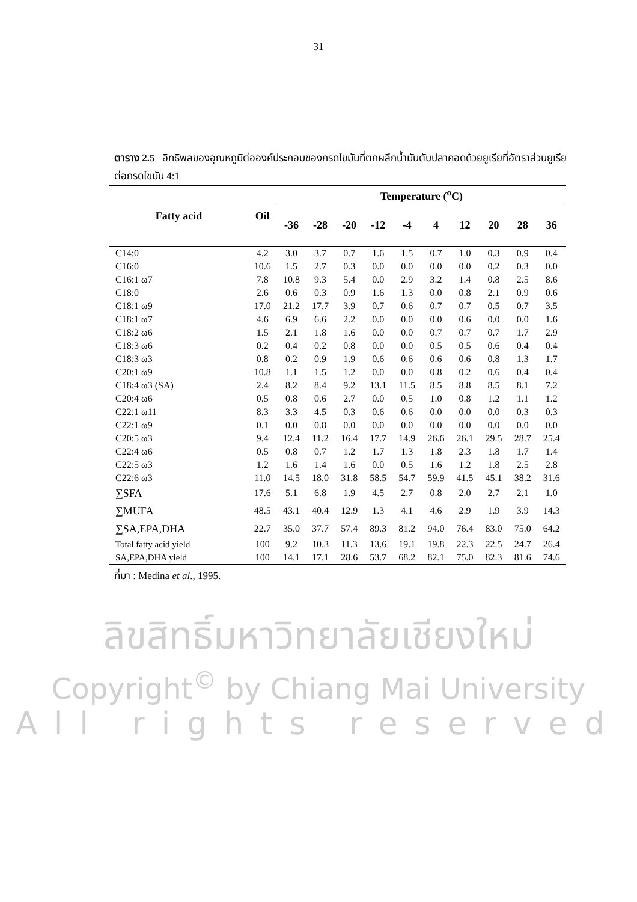31
ตาราง 2.5 อิทธิพลของอุณหภูมิต่อองค์ประกอบของกรดไขมันที่ตกผลึกน้ำมันตับปลาคอดด้วยยูเรียที่อัตราส่วนยูเรียต่อกรดไขมัน 4:1
| Fatty acid | Oil | Temperature (<sup>o</sup>C) | | | | | | | | | |
| --- | --- | --- | --- | --- | --- | --- | --- | --- | --- | --- | --- |
| | | -36 | -28 | -20 | -12 | -4 | 4 | 12 | 20 | 28 | 36 |
| C14:0 | 4.2 | 3.0 | 3.7 | 0.7 | 1.6 | 1.5 | 0.7 | 1.0 | 0.3 | 0.9 | 0.4 |
| C16:0 | 10.6 | 1.5 | 2.7 | 0.3 | 0.0 | 0.0 | 0.0 | 0.0 | 0.2 | 0.3 | 0.0 |
| C16:1 ω7 | 7.8 | 10.8 | 9.3 | 5.4 | 0.0 | 2.9 | 3.2 | 1.4 | 0.8 | 2.5 | 8.6 |
| C18:0 | 2.6 | 0.6 | 0.3 | 0.9 | 1.6 | 1.3 | 0.0 | 0.8 | 2.1 | 0.9 | 0.6 |
| C18:1 ω9 | 17.0 | 21.2 | 17.7 | 3.9 | 0.7 | 0.6 | 0.7 | 0.7 | 0.5 | 0.7 | 3.5 |
| C18:1 ω7 | 4.6 | 6.9 | 6.6 | 2.2 | 0.0 | 0.0 | 0.0 | 0.6 | 0.0 | 0.0 | 1.6 |
| C18:2 ω6 | 1.5 | 2.1 | 1.8 | 1.6 | 0.0 | 0.0 | 0.7 | 0.7 | 0.7 | 1.7 | 2.9 |
| C18:3 ω6 | 0.2 | 0.4 | 0.2 | 0.8 | 0.0 | 0.0 | 0.5 | 0.5 | 0.6 | 0.4 | 0.4 |
| C18:3 ω3 | 0.8 | 0.2 | 0.9 | 1.9 | 0.6 | 0.6 | 0.6 | 0.6 | 0.8 | 1.3 | 1.7 |
| C20:1 ω9 | 10.8 | 1.1 | 1.5 | 1.2 | 0.0 | 0.0 | 0.8 | 0.2 | 0.6 | 0.4 | 0.4 |
| C18:4 ω3 (SA) | 2.4 | 8.2 | 8.4 | 9.2 | 13.1 | 11.5 | 8.5 | 8.8 | 8.5 | 8.1 | 7.2 |
| C20:4 ω6 | 0.5 | 0.8 | 0.6 | 2.7 | 0.0 | 0.5 | 1.0 | 0.8 | 1.2 | 1.1 | 1.2 |
| C22:1 ω11 | 8.3 | 3.3 | 4.5 | 0.3 | 0.6 | 0.6 | 0.0 | 0.0 | 0.0 | 0.3 | 0.3 |
| C22:1 ω9 | 0.1 | 0.0 | 0.8 | 0.0 | 0.0 | 0.0 | 0.0 | 0.0 | 0.0 | 0.0 | 0.0 |
| C20:5 ω3 | 9.4 | 12.4 | 11.2 | 16.4 | 17.7 | 14.9 | 26.6 | 26.1 | 29.5 | 28.7 | 25.4 |
| C22:4 ω6 | 0.5 | 0.8 | 0.7 | 1.2 | 1.7 | 1.3 | 1.8 | 2.3 | 1.8 | 1.7 | 1.4 |
| C22:5 ω3 | 1.2 | 1.6 | 1.4 | 1.6 | 0.0 | 0.5 | 1.6 | 1.2 | 1.8 | 2.5 | 2.8 |
| C22:6 ω3 | 11.0 | 14.5 | 18.0 | 31.8 | 58.5 | 54.7 | 59.9 | 41.5 | 45.1 | 38.2 | 31.6 |
| ∑SFA | 17.6 | 5.1 | 6.8 | 1.9 | 4.5 | 2.7 | 0.8 | 2.0 | 2.7 | 2.1 | 1.0 |
| ∑MUFA | 48.5 | 43.1 | 40.4 | 12.9 | 1.3 | 4.1 | 4.6 | 2.9 | 1.9 | 3.9 | 14.3 |
| ∑SA,EPA,DHA | 22.7 | 35.0 | 37.7 | 57.4 | 89.3 | 81.2 | 94.0 | 76.4 | 83.0 | 75.0 | 64.2 |
| Total fatty acid yield | 100 | 9.2 | 10.3 | 11.3 | 13.6 | 19.1 | 19.8 | 22.3 | 22.5 | 24.7 | 26.4 |
| SA,EPA,DHA yield | 100 | 14.1 | 17.1 | 28.6 | 53.7 | 68.2 | 82.1 | 75.0 | 82.3 | 81.6 | 74.6 |
ที่มา : Medina et al., 1995.
ลิขสิทธิ์มหาวิทยาลัยเชียงใหม่
Copyright<sup>©</sup> by Chiang Mai University
All rights reserved